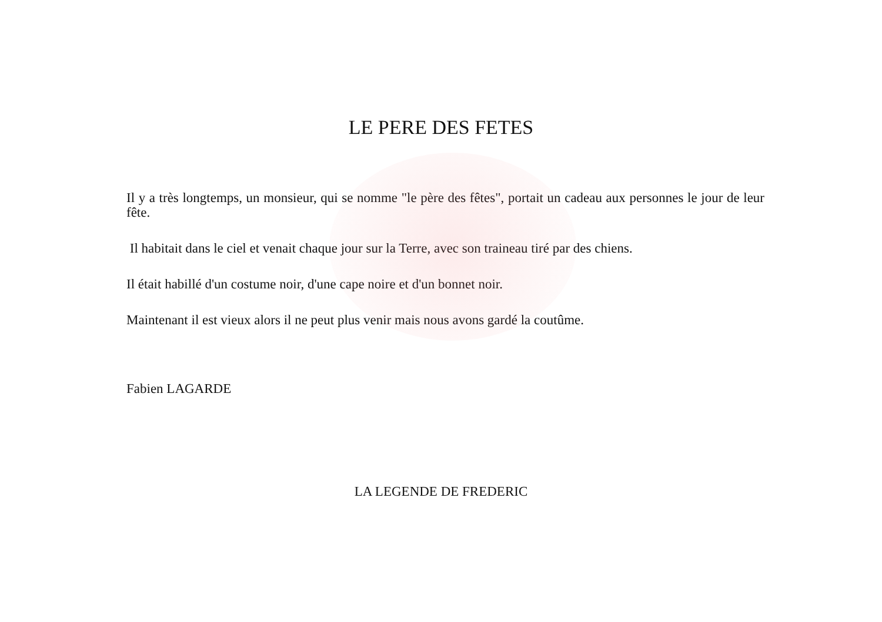LE PERE DES FETES
Il y a très longtemps, un monsieur, qui se nomme "le père des fêtes", portait un cadeau aux personnes le jour de leur fête.
Il habitait dans le ciel et venait chaque jour sur la Terre, avec son traineau tiré par des chiens.
Il était habillé d'un costume noir, d'une cape noire et d'un bonnet noir.
Maintenant il est vieux alors il ne peut plus venir mais nous avons gardé la coutûme.
Fabien LAGARDE
LA LEGENDE DE FREDERIC